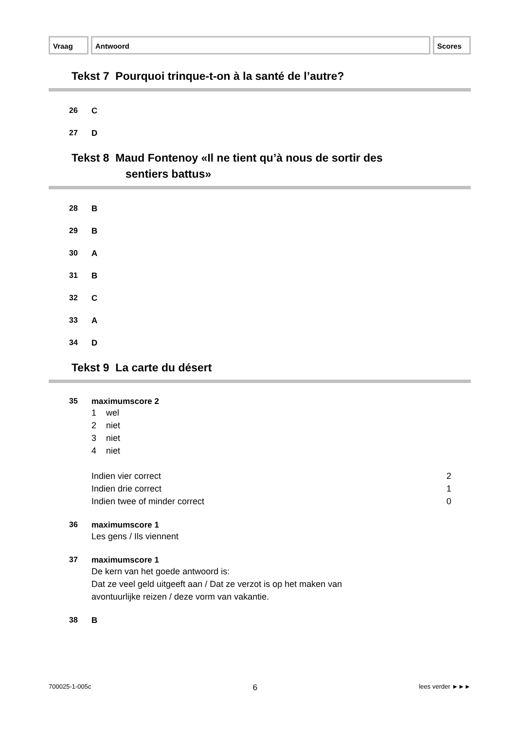Vraag Antwoord Scores
Tekst 7 Pourquoi trinque-t-on à la santé de l’autre?
26 C
27 D
Tekst 8 Maud Fontenoy «Il ne tient qu’à nous de sortir des
sentiers battus»
28 B
29 B
30 A
31 B
32 C
33 A
34 D
Tekst 9 La carte du désert
35 maximumscore 2
1 wel
2 niet
3 niet
4 niet
Indien vier correct 2
Indien drie correct 1
Indien twee of minder correct 0
36 maximumscore 1
Les gens / Ils viennent
37 maximumscore 1
De kern van het goede antwoord is:
Dat ze veel geld uitgeeft aan / Dat ze verzot is op het maken van
avontuurlijke reizen / deze vorm van vakantie.
38 B
700025-1-005c 6 lees verder ►►►